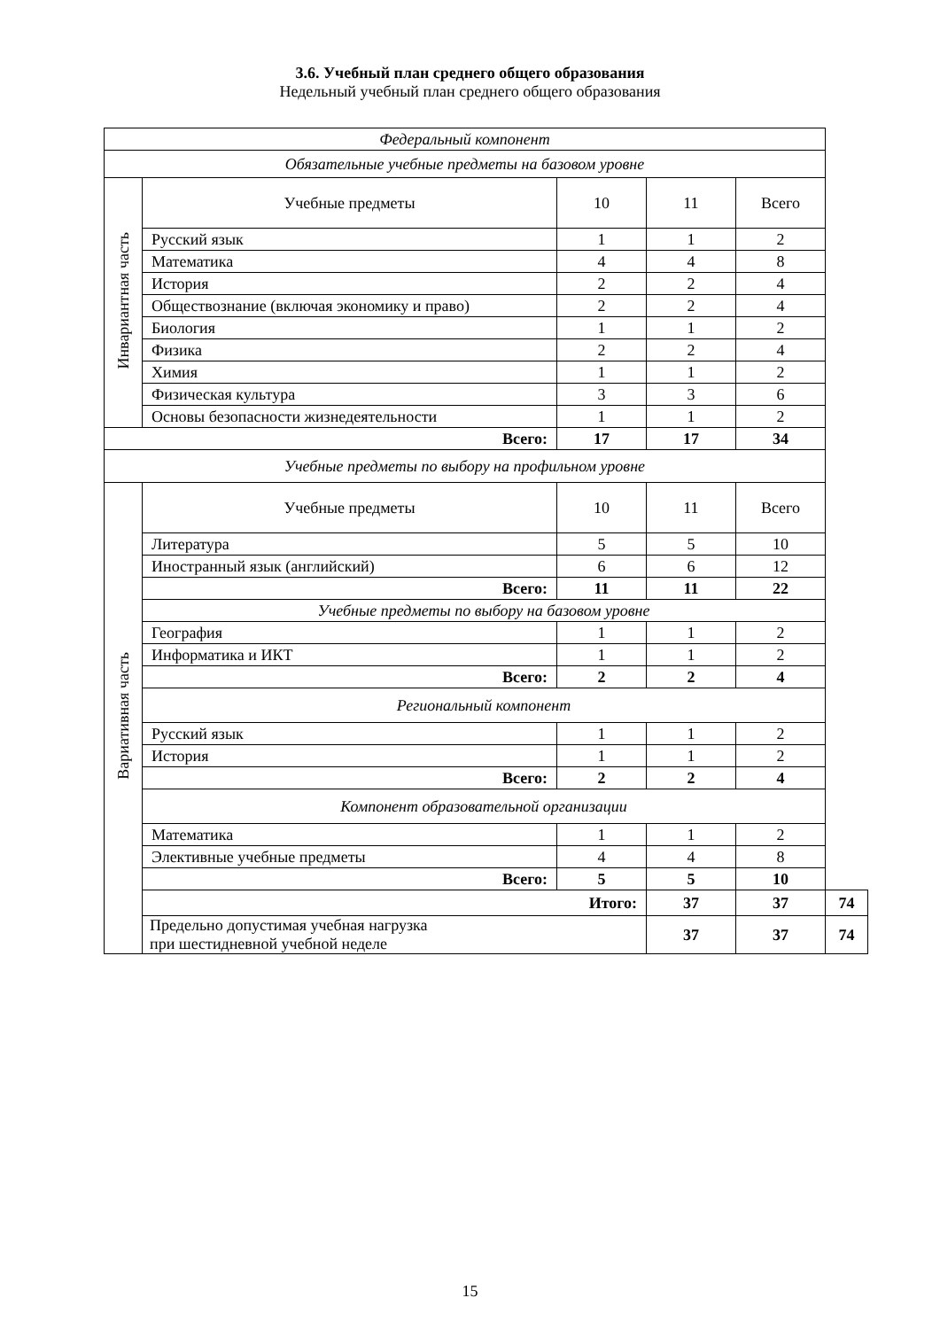3.6. Учебный план среднего общего образования
Недельный учебный план среднего общего образования
| Федеральный компонент | | | | | |
| Обязательные учебные предметы на базовом уровне | | | | | |
| Инвариантная часть | Учебные предметы | 10 | 11 | Всего | |
| | Русский язык | 1 | 1 | 2 | |
| | Математика | 4 | 4 | 8 | |
| | История | 2 | 2 | 4 | |
| | Обществознание (включая экономику и право) | 2 | 2 | 4 | |
| | Биология | 1 | 1 | 2 | |
| | Физика | 2 | 2 | 4 | |
| | Химия | 1 | 1 | 2 | |
| | Физическая культура | 3 | 3 | 6 | |
| | Основы безопасности жизнедеятельности | 1 | 1 | 2 | |
| Всего: | | 17 | 17 | 34 | |
| Учебные предметы по выбору на профильном уровне | | | | | |
| Вариативная часть | Учебные предметы | 10 | 11 | Всего | |
| | Литература | 5 | 5 | 10 | |
| | Иностранный язык (английский) | 6 | 6 | 12 | |
| | Всего: | 11 | 11 | 22 | |
| | Учебные предметы по выбору на базовом уровне | | | | |
| | География | 1 | 1 | 2 | |
| | Информатика и ИКТ | 1 | 1 | 2 | |
| | Всего: | 2 | 2 | 4 | |
| | Региональный компонент | | | | |
| | Русский язык | 1 | 1 | 2 | |
| | История | 1 | 1 | 2 | |
| | Всего: | 2 | 2 | 4 | |
| | Компонент образовательной организации | | | | |
| | Математика | 1 | 1 | 2 | |
| | Элективные учебные предметы | 4 | 4 | 8 | |
| | Всего: | 5 | 5 | 10 | |
| | Итого: | | 37 | 37 | 74 |
| | Предельно допустимая учебная нагрузка при шестидневной учебной неделе | | 37 | 37 | 74 |
15